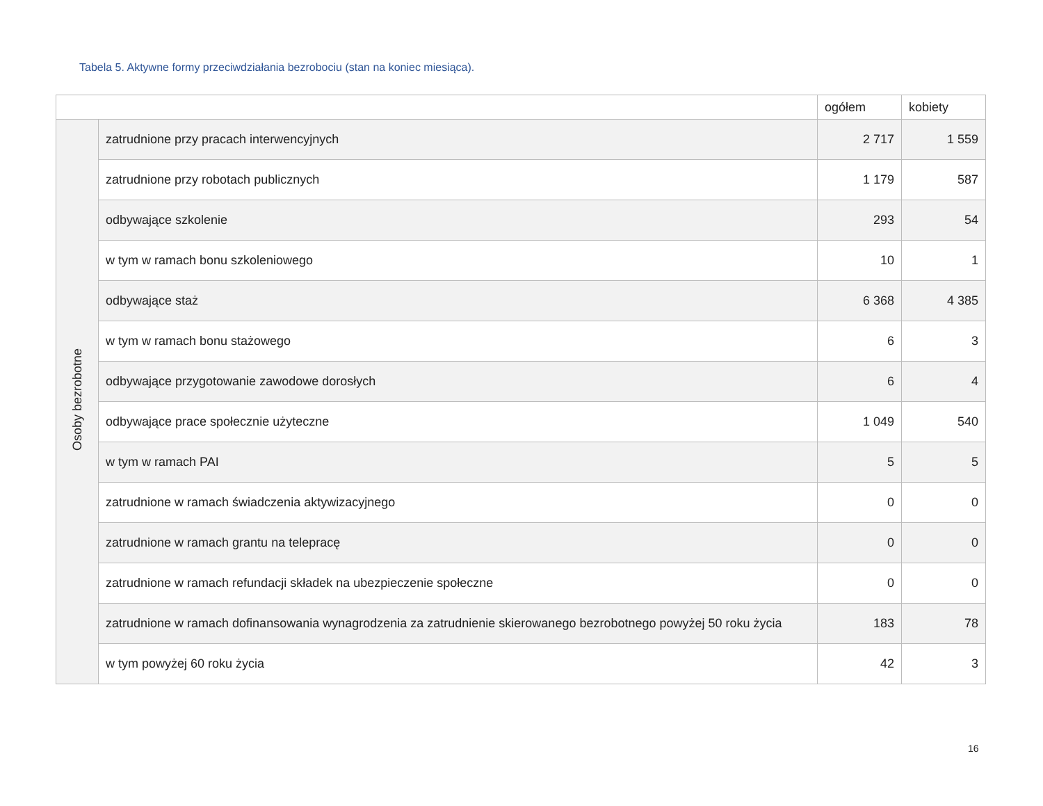Tabela 5. Aktywne formy przeciwdziałania bezrobociu (stan na koniec miesiąca).
| | | ogółem | kobiety |
| --- | --- | --- | --- |
| Osoby bezrobotne | zatrudnione przy pracach interwencyjnych | 2 717 | 1 559 |
| | zatrudnione przy robotach publicznych | 1 179 | 587 |
| | odbywające szkolenie | 293 | 54 |
| | w tym w ramach bonu szkoleniowego | 10 | 1 |
| | odbywające staż | 6 368 | 4 385 |
| | w tym w ramach bonu stażowego | 6 | 3 |
| | odbywające przygotowanie zawodowe dorosłych | 6 | 4 |
| | odbywające prace społecznie użyteczne | 1 049 | 540 |
| | w tym w ramach PAI | 5 | 5 |
| | zatrudnione w ramach świadczenia aktywizacyjnego | 0 | 0 |
| | zatrudnione w ramach grantu na telepracę | 0 | 0 |
| | zatrudnione w ramach refundacji składek na ubezpieczenie społeczne | 0 | 0 |
| | zatrudnione w ramach dofinansowania wynagrodzenia za zatrudnienie skierowanego bezrobotnego powyżej 50 roku życia | 183 | 78 |
| | w tym powyżej 60 roku życia | 42 | 3 |
16